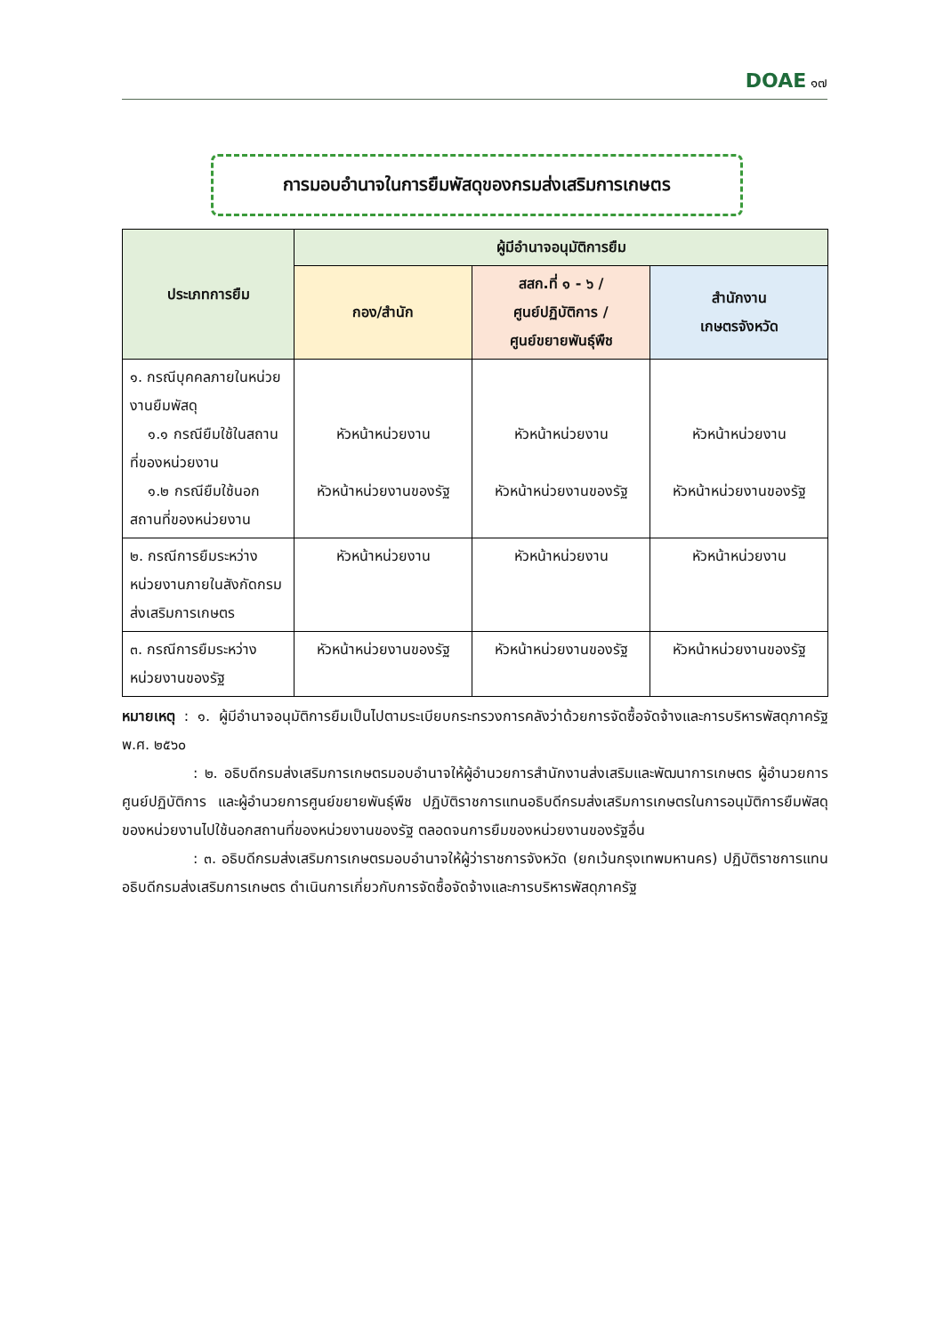DOAE ๑๗
การมอบอำนาจในการยืมพัสดุของกรมส่งเสริมการเกษตร
| ประเภทการยืม | ผู้มีอำนาจอนุมัติการยืม | | |
| --- | --- | --- | --- |
| | กอง/สำนัก | สสก.ที่ ๑ - ๖ / ศูนย์ปฏิบัติการ / ศูนย์ขยายพันธุ์พืช | สำนักงาน เกษตรจังหวัด |
| ๑. กรณีบุคคลภายในหน่วยงานยืมพัสดุ ๑.๑ กรณียืมใช้ในสถานที่ของหน่วยงาน ๑.๒ กรณียืมใช้นอกสถานที่ของหน่วยงาน | หัวหน้าหน่วยงาน หัวหน้าหน่วยงานของรัฐ | หัวหน้าหน่วยงาน หัวหน้าหน่วยงานของรัฐ | หัวหน้าหน่วยงาน หัวหน้าหน่วยงานของรัฐ |
| ๒. กรณีการยืมระหว่างหน่วยงานภายในสังกัดกรมส่งเสริมการเกษตร | หัวหน้าหน่วยงาน | หัวหน้าหน่วยงาน | หัวหน้าหน่วยงาน |
| ๓. กรณีการยืมระหว่างหน่วยงานของรัฐ | หัวหน้าหน่วยงานของรัฐ | หัวหน้าหน่วยงานของรัฐ | หัวหน้าหน่วยงานของรัฐ |
หมายเหตุ : ๑. ผู้มีอำนาจอนุมัติการยืมเป็นไปตามระเบียบกระทรวงการคลังว่าด้วยการจัดซื้อจัดจ้างและการบริหารพัสดุภาครัฐ พ.ศ. ๒๕๖๐
: ๒. อธิบดีกรมส่งเสริมการเกษตรมอบอำนาจให้ผู้อำนวยการสำนักงานส่งเสริมและพัฒนาการเกษตร ผู้อำนวยการศูนย์ปฏิบัติการ และผู้อำนวยการศูนย์ขยายพันธุ์พืช ปฏิบัติราชการแทนอธิบดีกรมส่งเสริมการเกษตรในการอนุมัติการยืมพัสดุของหน่วยงานไปใช้นอกสถานที่ของหน่วยงานของรัฐ ตลอดจนการยืมของหน่วยงานของรัฐอื่น
: ๓. อธิบดีกรมส่งเสริมการเกษตรมอบอำนาจให้ผู้ว่าราชการจังหวัด (ยกเว้นกรุงเทพมหานคร) ปฏิบัติราชการแทนอธิบดีกรมส่งเสริมการเกษตร ดำเนินการเกี่ยวกับการจัดซื้อจัดจ้างและการบริหารพัสดุภาครัฐ